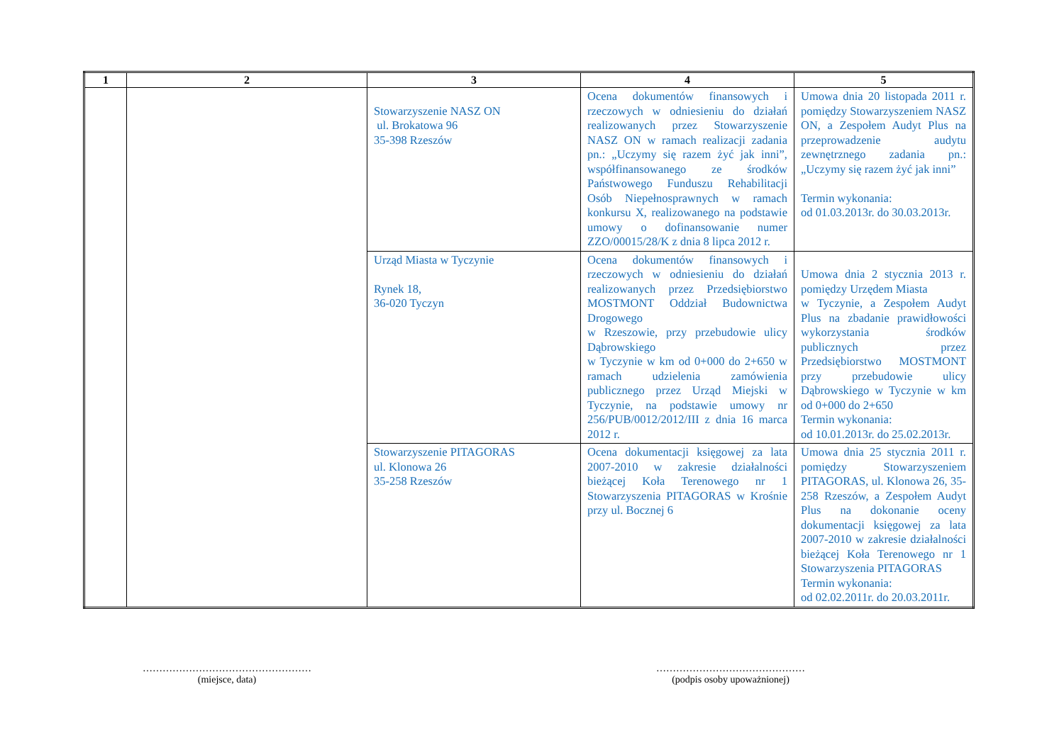| 1 | 2 | 3 | 4 | 5 |
| --- | --- | --- | --- | --- |
| | | Stowarzyszenie NASZ ON ul. Brokatowa 96 35-398 Rzeszów | Ocena dokumentów finansowych i rzeczowych w odniesieniu do działań realizowanych przez Stowarzyszenie NASZ ON w ramach realizacji zadania pn.: „Uczymy się razem żyć jak inni”, współfinansowanego ze środków Państwowego Funduszu Rehabilitacji Osób Niepełnosprawnych w ramach konkursu X, realizowanego na podstawie umowy o dofinansowanie numer ZZO/00015/28/K z dnia 8 lipca 2012 r. | Umowa dnia 20 listopada 2011 r. pomiędzy Stowarzyszeniem NASZ ON, a Zespołem Audyt Plus na przeprowadzenie audytu zewnętrznego zadania pn.: „Uczymy się razem żyć jak inni” Termin wykonania: od 01.03.2013r. do 30.03.2013r. |
| | | Urząd Miasta w Tyczynie Rynek 18, 36-020 Tyczyn | Ocena dokumentów finansowych i rzeczowych w odniesieniu do działań realizowanych przez Przedsiębiorstwo MOSTMONT Oddział Budownictwa Drogowego w Rzeszowie, przy przebudowie ulicy Dąbrowskiego w Tyczynie w km od 0+000 do 2+650 w ramach udzielenia zamówienia publicznego przez Urząd Miejski w Tyczynie, na podstawie umowy nr 256/PUB/0012/2012/III z dnia 16 marca 2012 r. | Umowa dnia 2 stycznia 2013 r. pomiędzy Urzędem Miasta w Tyczynie, a Zespołem Audyt Plus na zbadanie prawidłowości wykorzystania środków publicznych przez Przedsiębiorstwo MOSTMONT przy przebudowie ulicy Dąbrowskiego w Tyczynie w km od 0+000 do 2+650 Termin wykonania: od 10.01.2013r. do 25.02.2013r. |
| | | Stowarzyszenie PITAGORAS ul. Klonowa 26 35-258 Rzeszów | Ocena dokumentacji księgowej za lata 2007-2010 w zakresie działalności bieżącej Koła Terenowego nr 1 Stowarzyszenia PITAGORAS w Krośnie przy ul. Bocznej 6 | Umowa dnia 25 stycznia 2011 r. pomiędzy Stowarzyszeniem PITAGORAS, ul. Klonowa 26, 35-258 Rzeszów, a Zespołem Audyt Plus na dokonanie oceny dokumentacji księgowej za lata 2007-2010 w zakresie działalności bieżącej Koła Terenowego nr 1 Stowarzyszenia PITAGORAS Termin wykonania: od 02.02.2011r. do 20.03.2011r. |
……………………………………………
(miejsce, data)
………………………………………
(podpis osoby upoważnionej)